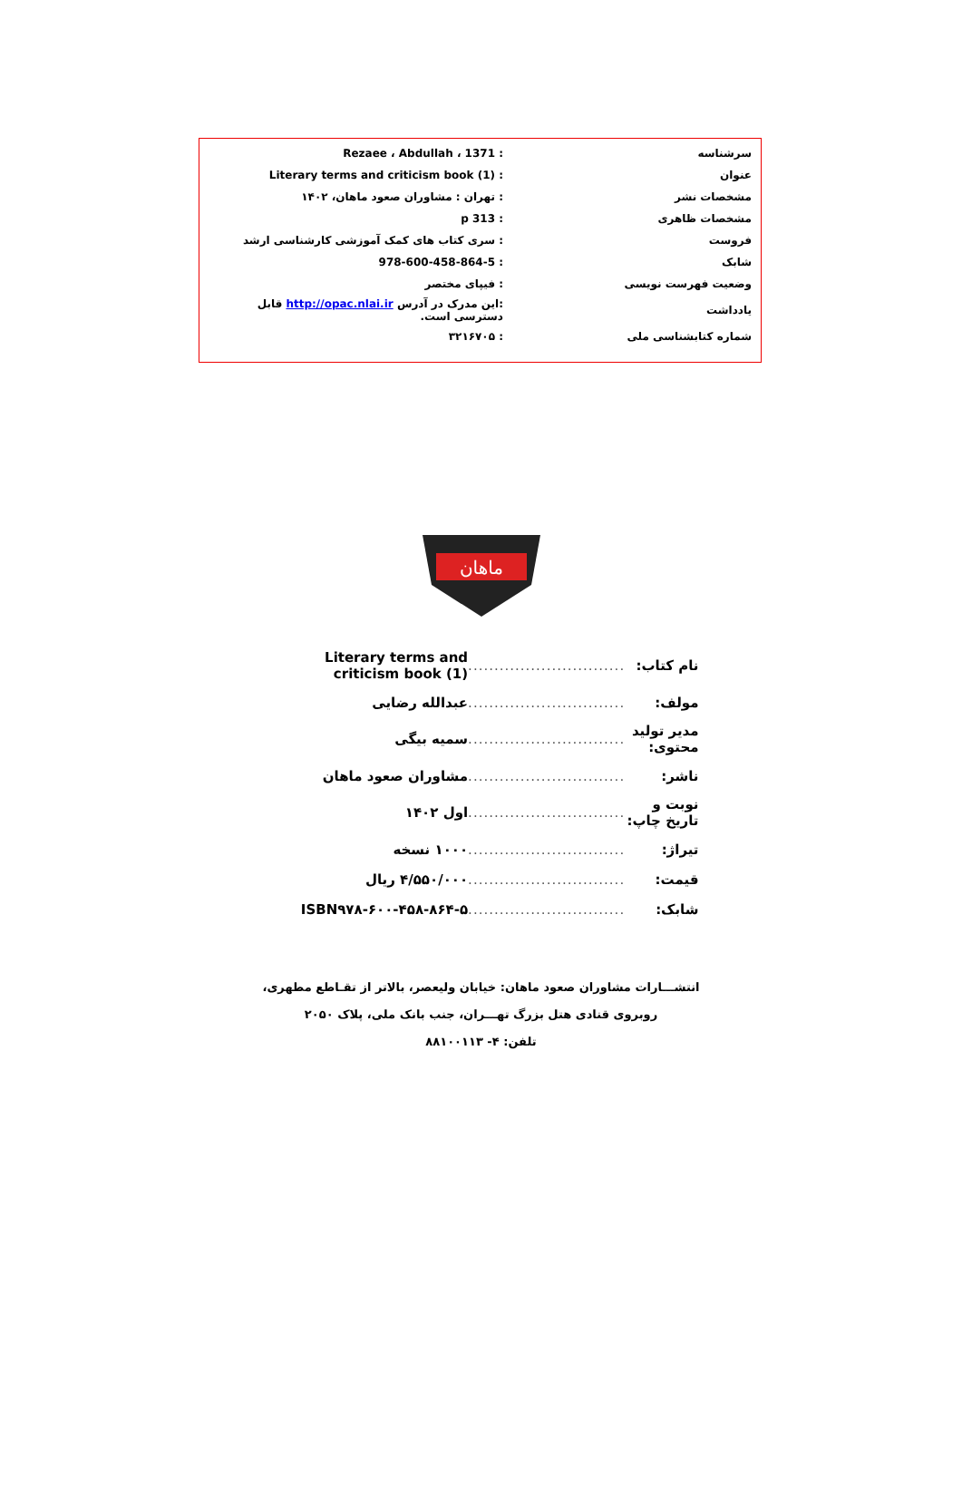| سرشناسه | : Rezaee ، Abdullah ، 1371 |
| عنوان | : Literary terms and criticism book (1) |
| مشخصات نشر | : تهران : مشاوران صعود ماهان، ۱۴۰۲ |
| مشخصات ظاهری | : 313 p |
| فروست | : سری کتاب های کمک آموزشی کارشناسی ارشد |
| شابک | : 978-600-458-864-5 |
| وضعیت فهرست نویسی | : فیپای مختصر |
| یادداشت | :این مدرک در آدرس http://opac.nlai.ir قابل دسترسی است. |
| شماره کتابشناسی ملی | : ۳۲۱۶۷۰۵ |
ماهان
| نام کتاب: | .............................. | Literary terms and criticism book (1) |
| مولف: | .............................. | عبدالله رضایی |
| مدیر تولید محتوی: | .............................. | سمیه بیگی |
| ناشر: | .............................. | مشاوران صعود ماهان |
| نوبت و تاریخ چاپ: | .............................. | اول ۱۴۰۲ |
| تیراژ: | .............................. | ۱۰۰۰ نسخه |
| قیمت: | .............................. | ۴/۵۵۰/۰۰۰ ریال |
| شابک: | .............................. | ISBN۹۷۸-۶۰۰-۴۵۸-۸۶۴-۵ |
انتشـــارات مشاوران صعود ماهان: خیابان ولیعصر، بالاتر از تقـاطع مطهری،
روبروی قنادی هتل بزرگ تهـــران، جنب بانک ملی، پلاک ۲۰۵۰
تلفن: ۴- ۸۸۱۰۰۱۱۳